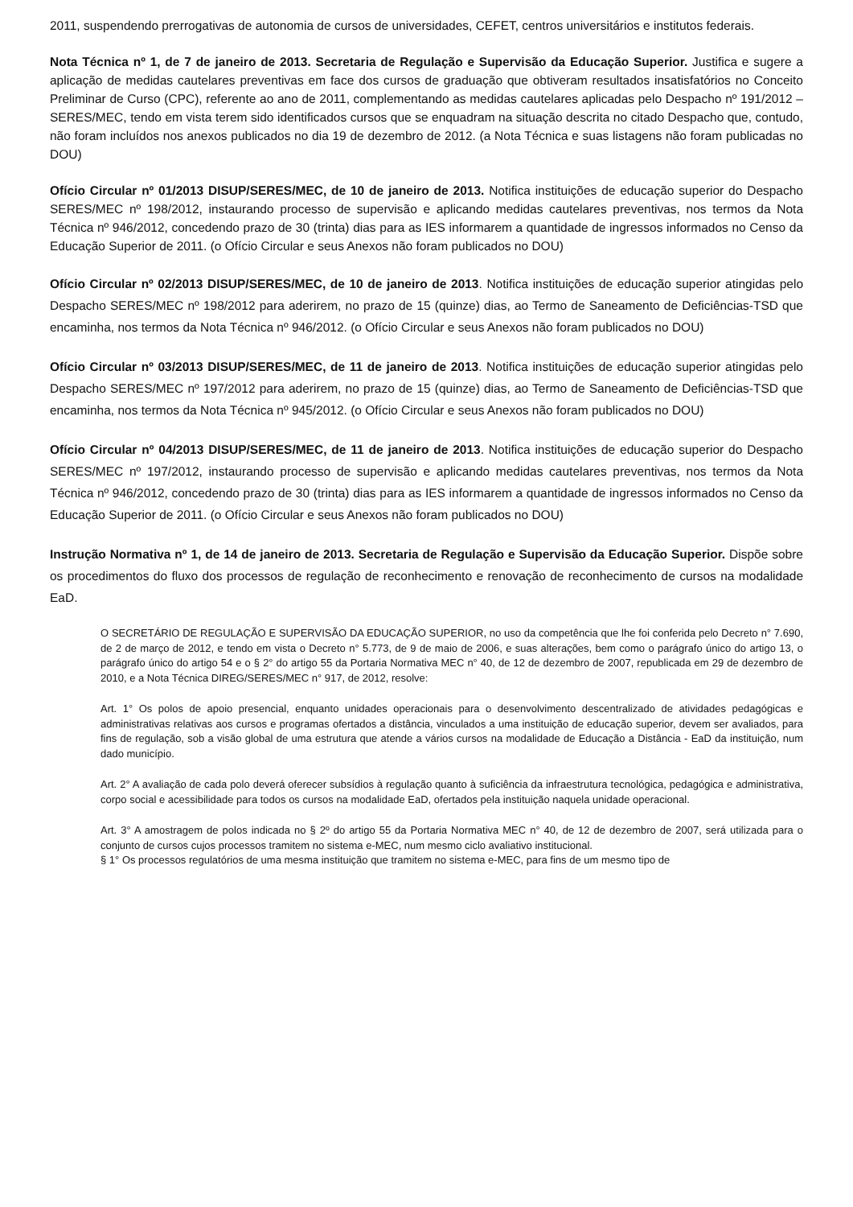2011, suspendendo prerrogativas de autonomia de cursos de universidades, CEFET, centros universitários e institutos federais.
Nota Técnica nº 1, de 7 de janeiro de 2013. Secretaria de Regulação e Supervisão da Educação Superior. Justifica e sugere a aplicação de medidas cautelares preventivas em face dos cursos de graduação que obtiveram resultados insatisfatórios no Conceito Preliminar de Curso (CPC), referente ao ano de 2011, complementando as medidas cautelares aplicadas pelo Despacho nº 191/2012 – SERES/MEC, tendo em vista terem sido identificados cursos que se enquadram na situação descrita no citado Despacho que, contudo, não foram incluídos nos anexos publicados no dia 19 de dezembro de 2012. (a Nota Técnica e suas listagens não foram publicadas no DOU)
Ofício Circular nº 01/2013 DISUP/SERES/MEC, de 10 de janeiro de 2013. Notifica instituições de educação superior do Despacho SERES/MEC nº 198/2012, instaurando processo de supervisão e aplicando medidas cautelares preventivas, nos termos da Nota Técnica nº 946/2012, concedendo prazo de 30 (trinta) dias para as IES informarem a quantidade de ingressos informados no Censo da Educação Superior de 2011. (o Ofício Circular e seus Anexos não foram publicados no DOU)
Ofício Circular nº 02/2013 DISUP/SERES/MEC, de 10 de janeiro de 2013. Notifica instituições de educação superior atingidas pelo Despacho SERES/MEC nº 198/2012 para aderirem, no prazo de 15 (quinze) dias, ao Termo de Saneamento de Deficiências-TSD que encaminha, nos termos da Nota Técnica nº 946/2012. (o Ofício Circular e seus Anexos não foram publicados no DOU)
Ofício Circular nº 03/2013 DISUP/SERES/MEC, de 11 de janeiro de 2013. Notifica instituições de educação superior atingidas pelo Despacho SERES/MEC nº 197/2012 para aderirem, no prazo de 15 (quinze) dias, ao Termo de Saneamento de Deficiências-TSD que encaminha, nos termos da Nota Técnica nº 945/2012. (o Ofício Circular e seus Anexos não foram publicados no DOU)
Ofício Circular nº 04/2013 DISUP/SERES/MEC, de 11 de janeiro de 2013. Notifica instituições de educação superior do Despacho SERES/MEC nº 197/2012, instaurando processo de supervisão e aplicando medidas cautelares preventivas, nos termos da Nota Técnica nº 946/2012, concedendo prazo de 30 (trinta) dias para as IES informarem a quantidade de ingressos informados no Censo da Educação Superior de 2011. (o Ofício Circular e seus Anexos não foram publicados no DOU)
Instrução Normativa nº 1, de 14 de janeiro de 2013. Secretaria de Regulação e Supervisão da Educação Superior. Dispõe sobre os procedimentos do fluxo dos processos de regulação de reconhecimento e renovação de reconhecimento de cursos na modalidade EaD.
O SECRETÁRIO DE REGULAÇÃO E SUPERVISÃO DA EDUCAÇÃO SUPERIOR, no uso da competência que lhe foi conferida pelo Decreto n° 7.690, de 2 de março de 2012, e tendo em vista o Decreto n° 5.773, de 9 de maio de 2006, e suas alterações, bem como o parágrafo único do artigo 13, o parágrafo único do artigo 54 e o § 2° do artigo 55 da Portaria Normativa MEC n° 40, de 12 de dezembro de 2007, republicada em 29 de dezembro de 2010, e a Nota Técnica DIREG/SERES/MEC n° 917, de 2012, resolve:
Art. 1° Os polos de apoio presencial, enquanto unidades operacionais para o desenvolvimento descentralizado de atividades pedagógicas e administrativas relativas aos cursos e programas ofertados a distância, vinculados a uma instituição de educação superior, devem ser avaliados, para fins de regulação, sob a visão global de uma estrutura que atende a vários cursos na modalidade de Educação a Distância - EaD da instituição, num dado município.
Art. 2° A avaliação de cada polo deverá oferecer subsídios à regulação quanto à suficiência da infraestrutura tecnológica, pedagógica e administrativa, corpo social e acessibilidade para todos os cursos na modalidade EaD, ofertados pela instituição naquela unidade operacional.
Art. 3° A amostragem de polos indicada no § 2º do artigo 55 da Portaria Normativa MEC n° 40, de 12 de dezembro de 2007, será utilizada para o conjunto de cursos cujos processos tramitem no sistema e-MEC, num mesmo ciclo avaliativo institucional.
§ 1° Os processos regulatórios de uma mesma instituição que tramitem no sistema e-MEC, para fins de um mesmo tipo de